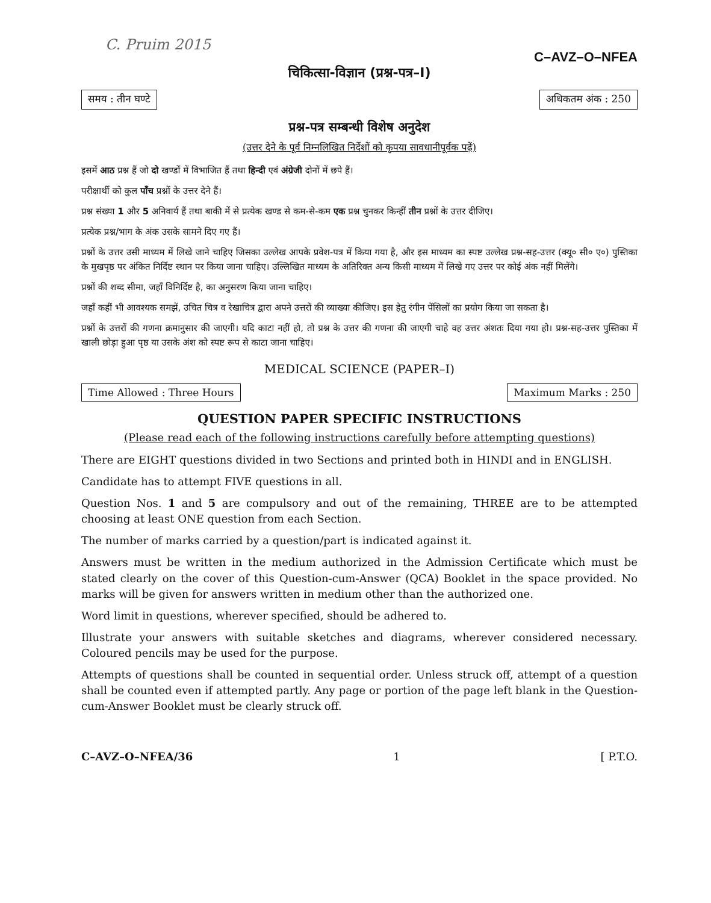C. Pruim 2015
C–AVZ–O–NFEA
चिकित्सा-विज्ञान (प्रश्न-पत्र–I)
समय : तीन घण्टे अधिकतम अंक : 250
प्रश्न-पत्र सम्बन्धी विशेष अनुदेश
(उत्तर देने के पूर्व निम्नलिखित निर्देशों को कृपया सावधानीपूर्वक पढ़ें)
इसमें आठ प्रश्न हैं जो दो खण्डों में विभाजित हैं तथा हिन्दी एवं अंग्रेजी दोनों में छपे हैं।
परीक्षार्थी को कुल पाँच प्रश्नों के उत्तर देने हैं।
प्रश्न संख्या 1 और 5 अनिवार्य हैं तथा बाकी में से प्रत्येक खण्ड से कम-से-कम एक प्रश्न चुनकर किन्हीं तीन प्रश्नों के उत्तर दीजिए।
प्रत्येक प्रश्न/भाग के अंक उसके सामने दिए गए हैं।
प्रश्नों के उत्तर उसी माध्यम में लिखे जाने चाहिए जिसका उल्लेख आपके प्रवेश-पत्र में किया गया है, और इस माध्यम का स्पष्ट उल्लेख प्रश्न-सह-उत्तर (क्यू० सी० ए०) पुस्तिका के मुखपृष्ठ पर अंकित निर्दिष्ट स्थान पर किया जाना चाहिए। उल्लिखित माध्यम के अतिरिक्त अन्य किसी माध्यम में लिखे गए उत्तर पर कोई अंक नहीं मिलेंगे।
प्रश्नों की शब्द सीमा, जहाँ विनिर्दिष्ट है, का अनुसरण किया जाना चाहिए।
जहाँ कहीं भी आवश्यक समझें, उचित चित्र व रेखाचित्र द्वारा अपने उत्तरों की व्याख्या कीजिए। इस हेतु रंगीन पेंसिलों का प्रयोग किया जा सकता है।
प्रश्नों के उत्तरों की गणना क्रमानुसार की जाएगी। यदि काटा नहीं हो, तो प्रश्न के उत्तर की गणना की जाएगी चाहे वह उत्तर अंशतः दिया गया हो। प्रश्न-सह-उत्तर पुस्तिका में खाली छोड़ा हुआ पृष्ठ या उसके अंश को स्पष्ट रूप से काटा जाना चाहिए।
MEDICAL SCIENCE (PAPER–I)
Time Allowed : Three Hours Maximum Marks : 250
QUESTION PAPER SPECIFIC INSTRUCTIONS
(Please read each of the following instructions carefully before attempting questions)
There are EIGHT questions divided in two Sections and printed both in HINDI and in ENGLISH.
Candidate has to attempt FIVE questions in all.
Question Nos. 1 and 5 are compulsory and out of the remaining, THREE are to be attempted choosing at least ONE question from each Section.
The number of marks carried by a question/part is indicated against it.
Answers must be written in the medium authorized in the Admission Certificate which must be stated clearly on the cover of this Question-cum-Answer (QCA) Booklet in the space provided. No marks will be given for answers written in medium other than the authorized one.
Word limit in questions, wherever specified, should be adhered to.
Illustrate your answers with suitable sketches and diagrams, wherever considered necessary. Coloured pencils may be used for the purpose.
Attempts of questions shall be counted in sequential order. Unless struck off, attempt of a question shall be counted even if attempted partly. Any page or portion of the page left blank in the Question-cum-Answer Booklet must be clearly struck off.
C–AVZ–O–NFEA/36 1 [ P.T.O.